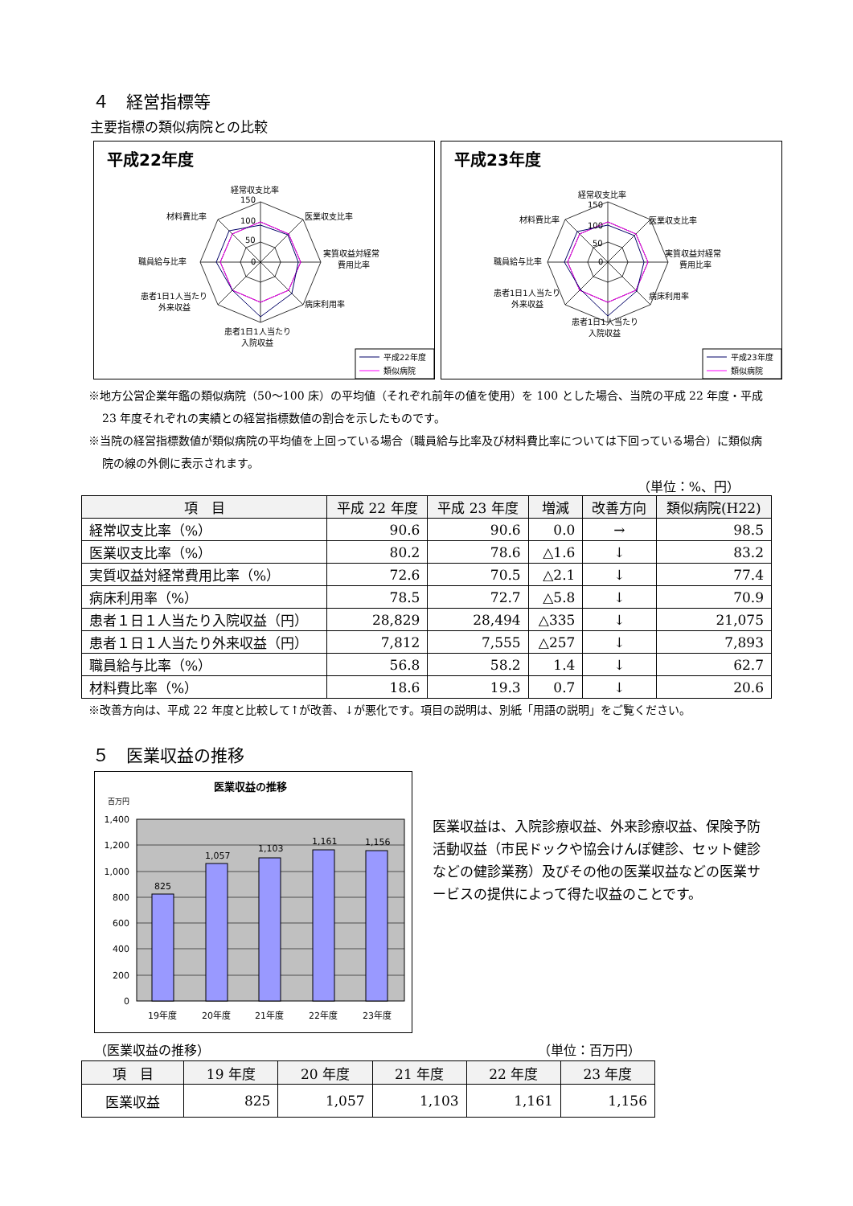４　経営指標等
主要指標の類似病院との比較
平成22年度
経常収支比率
150
100
50
0
医業収支比率
実質収益対経常
費用比率
病床利用率
患者1日1人当たり
入院収益
患者1日1人当たり
外来収益
職員給与比率
材料費比率
平成22年度
類似病院
平成23年度
経常収支比率
150
100
50
0
医業収支比率
実質収益対経常
費用比率
病床利用率
患者1日1人当たり
入院収益
患者1日1人当たり
外来収益
職員給与比率
材料費比率
平成23年度
類似病院
※地方公営企業年鑑の類似病院（50～100 床）の平均値（それぞれ前年の値を使用）を 100 とした場合、当院の平成 22 年度・平成 23 年度それぞれの実績との経営指標数値の割合を示したものです。
※当院の経営指標数値が類似病院の平均値を上回っている場合（職員給与比率及び材料費比率については下回っている場合）に類似病院の線の外側に表示されます。
（単位：%、円）
| 項 目 | 平成 22 年度 | 平成 23 年度 | 増減 | 改善方向 | 類似病院(H22) |
| --- | --- | --- | --- | --- | --- |
| 経常収支比率（%） | 90.6 | 90.6 | 0.0 | → | 98.5 |
| 医業収支比率（%） | 80.2 | 78.6 | △1.6 | ↓ | 83.2 |
| 実質収益対経常費用比率（%） | 72.6 | 70.5 | △2.1 | ↓ | 77.4 |
| 病床利用率（%） | 78.5 | 72.7 | △5.8 | ↓ | 70.9 |
| 患者１日１人当たり入院収益（円） | 28,829 | 28,494 | △335 | ↓ | 21,075 |
| 患者１日１人当たり外来収益（円） | 7,812 | 7,555 | △257 | ↓ | 7,893 |
| 職員給与比率（%） | 56.8 | 58.2 | 1.4 | ↓ | 62.7 |
| 材料費比率（%） | 18.6 | 19.3 | 0.7 | ↓ | 20.6 |
※改善方向は、平成 22 年度と比較して↑が改善、↓が悪化です。項目の説明は、別紙「用語の説明」をご覧ください。
５　医業収益の推移
医業収益の推移
百万円
825
1,057
1,103
1,161
1,156
1,400
1,200
1,000
800
600
400
200
0
19年度
20年度
21年度
22年度
23年度
医業収益は、入院診療収益、外来診療収益、保険予防活動収益（市民ドックや協会けんぽ健診、セット健診などの健診業務）及びその他の医業収益などの医業サービスの提供によって得た収益のことです。
（医業収益の推移） （単位：百万円）
| 項 目 | 19 年度 | 20 年度 | 21 年度 | 22 年度 | 23 年度 |
| --- | --- | --- | --- | --- | --- |
| 医業収益 | 825 | 1,057 | 1,103 | 1,161 | 1,156 |